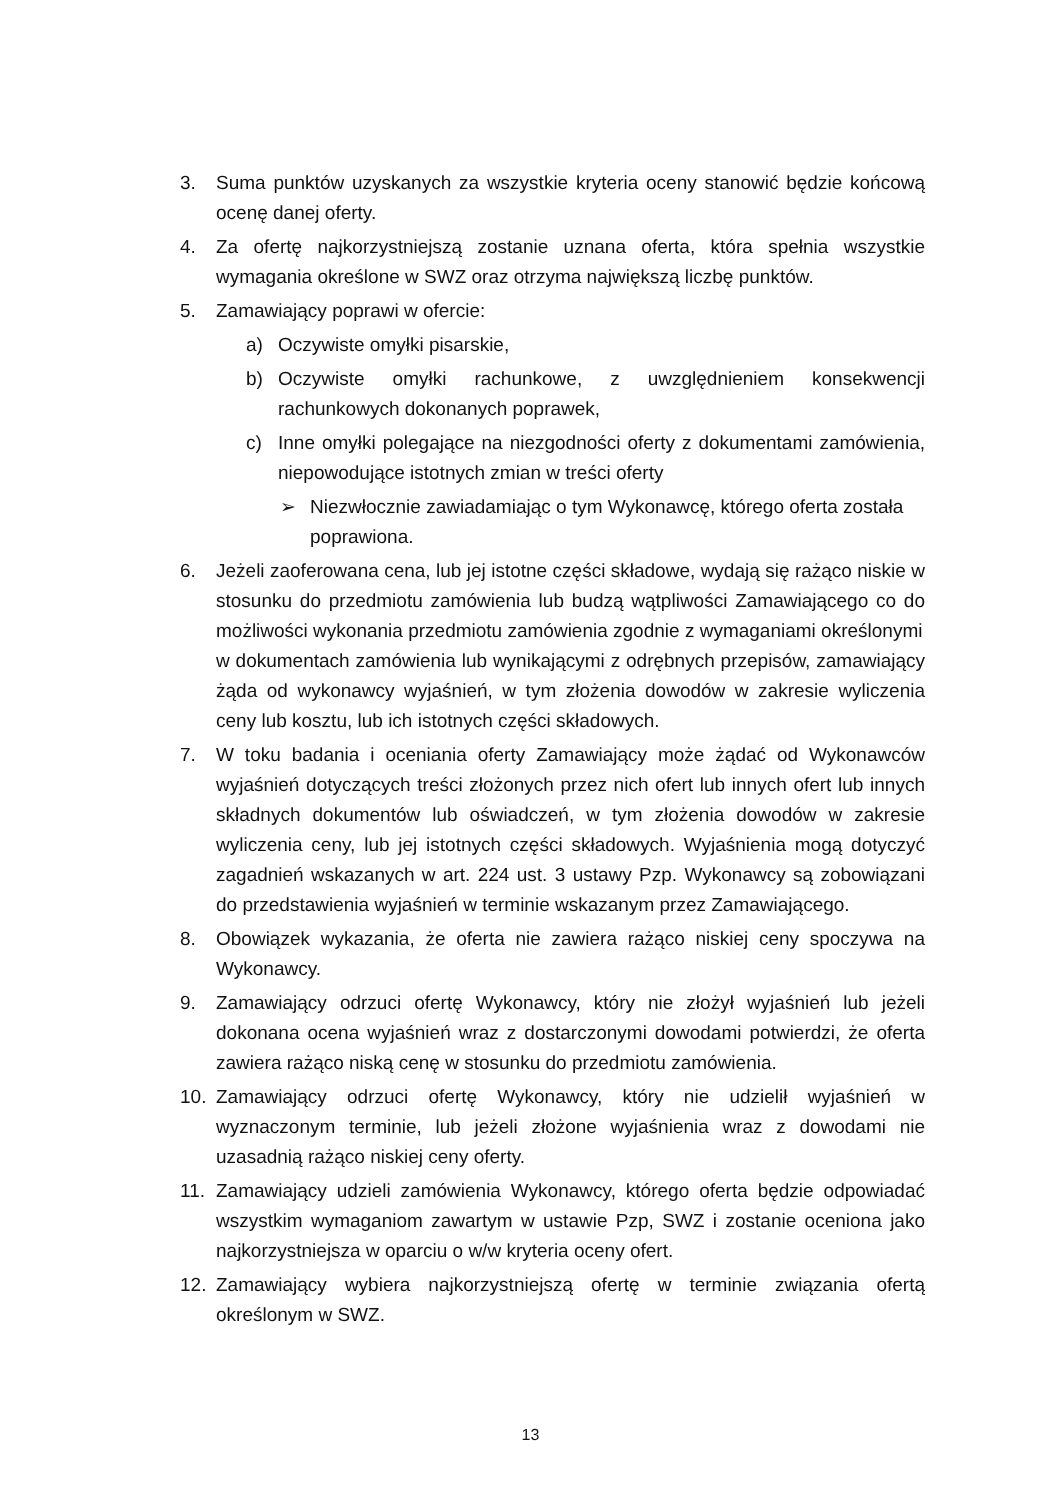3. Suma punktów uzyskanych za wszystkie kryteria oceny stanowić będzie końcową ocenę danej oferty.
4. Za ofertę najkorzystniejszą zostanie uznana oferta, która spełnia wszystkie wymagania określone w SWZ oraz otrzyma największą liczbę punktów.
5. Zamawiający poprawi w ofercie:
a) Oczywiste omyłki pisarskie,
b) Oczywiste omyłki rachunkowe, z uwzględnieniem konsekwencji rachunkowych dokonanych poprawek,
c) Inne omyłki polegające na niezgodności oferty z dokumentami zamówienia, niepowodujące istotnych zmian w treści oferty
➢ Niezwłocznie zawiadamiając o tym Wykonawcę, którego oferta została poprawiona.
6. Jeżeli zaoferowana cena, lub jej istotne części składowe, wydają się rażąco niskie w stosunku do przedmiotu zamówienia lub budzą wątpliwości Zamawiającego co do możliwości wykonania przedmiotu zamówienia zgodnie z wymaganiami określonymi
w dokumentach zamówienia lub wynikającymi z odrębnych przepisów, zamawiający żąda od wykonawcy wyjaśnień, w tym złożenia dowodów w zakresie wyliczenia ceny lub kosztu, lub ich istotnych części składowych.
7. W toku badania i oceniania oferty Zamawiający może żądać od Wykonawców wyjaśnień dotyczących treści złożonych przez nich ofert lub innych ofert lub innych składnych dokumentów lub oświadczeń, w tym złożenia dowodów w zakresie wyliczenia ceny, lub jej istotnych części składowych. Wyjaśnienia mogą dotyczyć zagadnień wskazanych w art. 224 ust. 3 ustawy Pzp. Wykonawcy są zobowiązani do przedstawienia wyjaśnień w terminie wskazanym przez Zamawiającego.
8. Obowiązek wykazania, że oferta nie zawiera rażąco niskiej ceny spoczywa na Wykonawcy.
9. Zamawiający odrzuci ofertę Wykonawcy, który nie złożył wyjaśnień lub jeżeli dokonana ocena wyjaśnień wraz z dostarczonymi dowodami potwierdzi, że oferta zawiera rażąco niską cenę w stosunku do przedmiotu zamówienia.
10. Zamawiający odrzuci ofertę Wykonawcy, który nie udzielił wyjaśnień w wyznaczonym terminie, lub jeżeli złożone wyjaśnienia wraz z dowodami nie uzasadnią rażąco niskiej ceny oferty.
11. Zamawiający udzieli zamówienia Wykonawcy, którego oferta będzie odpowiadać wszystkim wymaganiom zawartym w ustawie Pzp, SWZ i zostanie oceniona jako najkorzystniejsza w oparciu o w/w kryteria oceny ofert.
12. Zamawiający wybiera najkorzystniejszą ofertę w terminie związania ofertą określonym w SWZ.
13